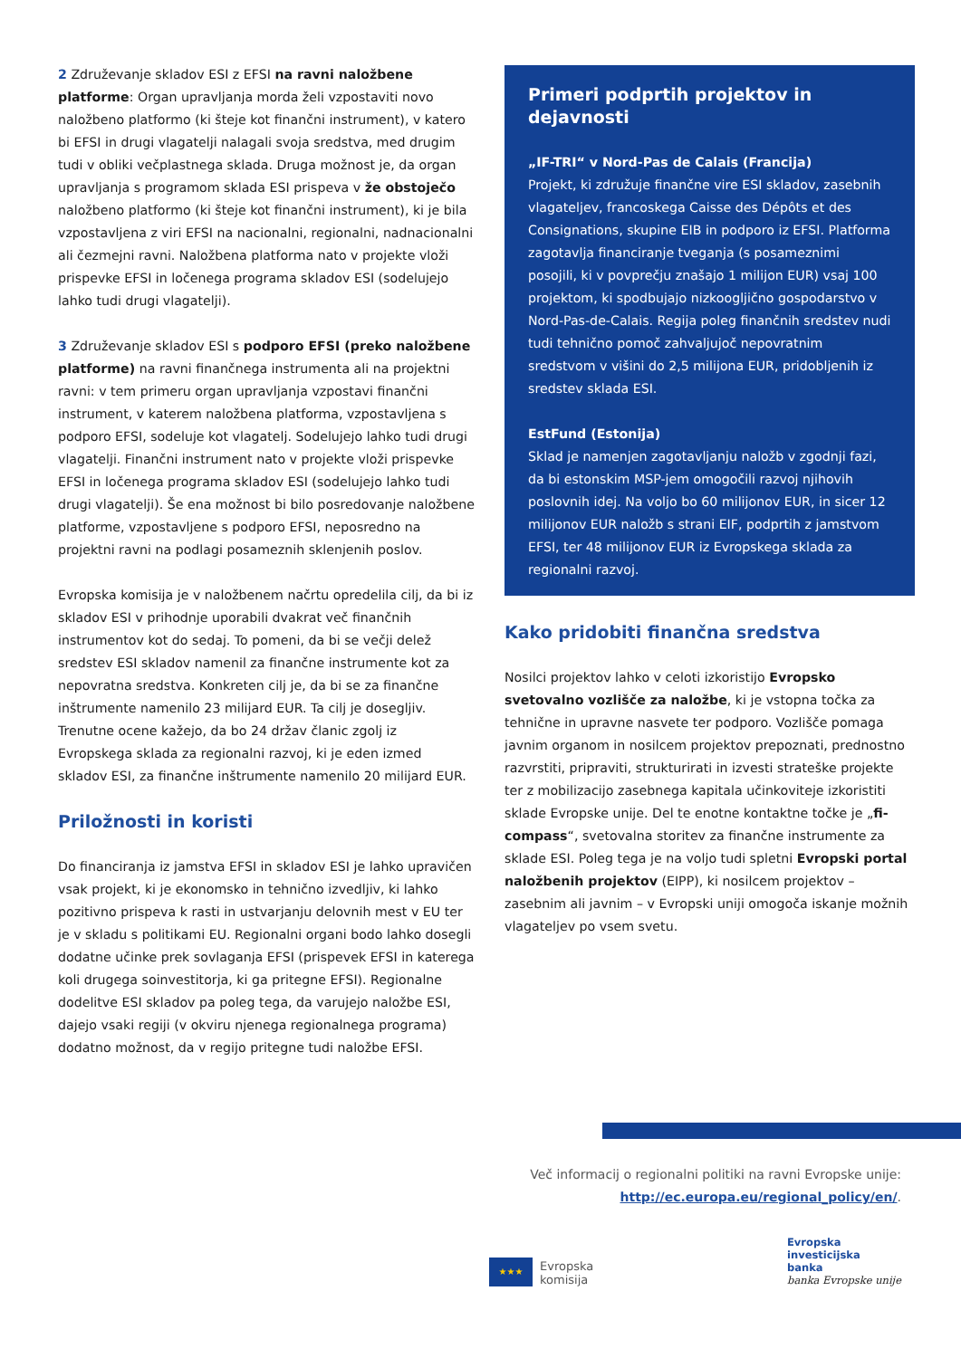2 Združevanje skladov ESI z EFSI na ravni naložbene platforme: Organ upravljanja morda želi vzpostaviti novo naložbeno platformo (ki šteje kot finančni instrument), v katero bi EFSI in drugi vlagatelji nalagali svoja sredstva, med drugim tudi v obliki večplastnega sklada. Druga možnost je, da organ upravljanja s programom sklada ESI prispeva v že obstoječo naložbeno platformo (ki šteje kot finančni instrument), ki je bila vzpostavljena z viri EFSI na nacionalni, regionalni, nadnacionalni ali čezmejni ravni. Naložbena platforma nato v projekte vloži prispevke EFSI in ločenega programa skladov ESI (sodelujejo lahko tudi drugi vlagatelji).
3 Združevanje skladov ESI s podporo EFSI (preko naložbene platforme) na ravni finančnega instrumenta ali na projektni ravni: v tem primeru organ upravljanja vzpostavi finančni instrument, v katerem naložbena platforma, vzpostavljena s podporo EFSI, sodeluje kot vlagatelj. Sodelujejo lahko tudi drugi vlagatelji. Finančni instrument nato v projekte vloži prispevke EFSI in ločenega programa skladov ESI (sodelujejo lahko tudi drugi vlagatelji). Še ena možnost bi bilo posredovanje naložbene platforme, vzpostavljene s podporo EFSI, neposredno na projektni ravni na podlagi posameznih sklenjenih poslov.
Evropska komisija je v naložbenem načrtu opredelila cilj, da bi iz skladov ESI v prihodnje uporabili dvakrat več finančnih instrumentov kot do sedaj. To pomeni, da bi se večji delež sredstev ESI skladov namenil za finančne instrumente kot za nepovratna sredstva. Konkreten cilj je, da bi se za finančne inštrumente namenilo 23 milijard EUR. Ta cilj je dosegljiv. Trenutne ocene kažejo, da bo 24 držav članic zgolj iz Evropskega sklada za regionalni razvoj, ki je eden izmed skladov ESI, za finančne inštrumente namenilo 20 milijard EUR.
Priložnosti in koristi
Do financiranja iz jamstva EFSI in skladov ESI je lahko upravičen vsak projekt, ki je ekonomsko in tehnično izvedljiv, ki lahko pozitivno prispeva k rasti in ustvarjanju delovnih mest v EU ter je v skladu s politikami EU. Regionalni organi bodo lahko dosegli dodatne učinke prek sovlaganja EFSI (prispevek EFSI in katerega koli drugega soinvestitorja, ki ga pritegne EFSI). Regionalne dodelitve ESI skladov pa poleg tega, da varujejo naložbe ESI, dajejo vsaki regiji (v okviru njenega regionalnega programa) dodatno možnost, da v regijo pritegne tudi naložbe EFSI.
Primeri podprtih projektov in dejavnosti
„IF-TRI“ v Nord-Pas de Calais (Francija)
Projekt, ki združuje finančne vire ESI skladov, zasebnih vlagateljev, francoskega Caisse des Dépôts et des Consignations, skupine EIB in podporo iz EFSI. Platforma zagotavlja financiranje tveganja (s posameznimi posojili, ki v povprečju znašajo 1 milijon EUR) vsaj 100 projektom, ki spodbujajo nizkoogljično gospodarstvo v Nord-Pas-de-Calais. Regija poleg finančnih sredstev nudi tudi tehnično pomoč zahvaljujoč nepovratnim sredstvom v višini do 2,5 milijona EUR, pridobljenih iz sredstev sklada ESI.
EstFund (Estonija)
Sklad je namenjen zagotavljanju naložb v zgodnji fazi, da bi estonskim MSP-jem omogočili razvoj njihovih poslovnih idej. Na voljo bo 60 milijonov EUR, in sicer 12 milijonov EUR naložb s strani EIF, podprtih z jamstvom EFSI, ter 48 milijonov EUR iz Evropskega sklada za regionalni razvoj.
Kako pridobiti finančna sredstva
Nosilci projektov lahko v celoti izkoristijo Evropsko svetovalno vozlišče za naložbe, ki je vstopna točka za tehnične in upravne nasvete ter podporo. Vozlišče pomaga javnim organom in nosilcem projektov prepoznati, prednostno razvrstiti, pripraviti, strukturirati in izvesti strateške projekte ter z mobilizacijo zasebnega kapitala učinkoviteje izkoristiti sklade Evropske unije. Del te enotne kontaktne točke je „fi-compass“, svetovalna storitev za finančne instrumente za sklade ESI. Poleg tega je na voljo tudi spletni Evropski portal naložbenih projektov (EIPP), ki nosilcem projektov – zasebnim ali javnim – v Evropski uniji omogoča iskanje možnih vlagateljev po vsem svetu.
Več informacij o regionalni politiki na ravni Evropske unije:
http://ec.europa.eu/regional_policy/en/.
★★★
Evropska
komisija
Evropska
investicijska
banka
banka Evropske unije